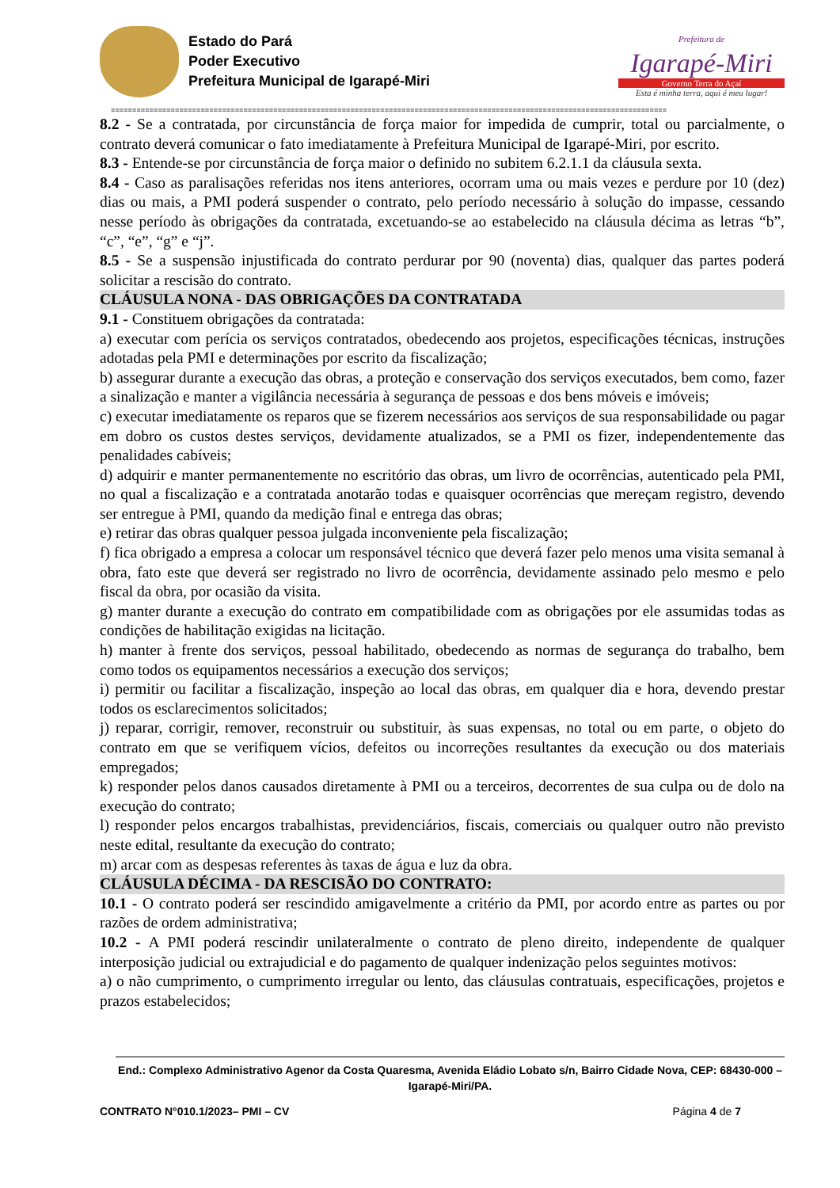Estado do Pará
Poder Executivo
Prefeitura Municipal de Igarapé-Miri
Prefeitura de
Igarapé-Miri
Governo Terra do Açaí
Esta é minha terra, aqui é meu lugar!
==================================================================================================================================
8.2 - Se a contratada, por circunstância de força maior for impedida de cumprir, total ou parcialmente, o contrato deverá comunicar o fato imediatamente à Prefeitura Municipal de Igarapé-Miri, por escrito.
8.3 - Entende-se por circunstância de força maior o definido no subitem 6.2.1.1 da cláusula sexta.
8.4 - Caso as paralisações referidas nos itens anteriores, ocorram uma ou mais vezes e perdure por 10 (dez) dias ou mais, a PMI poderá suspender o contrato, pelo período necessário à solução do impasse, cessando nesse período às obrigações da contratada, excetuando-se ao estabelecido na cláusula décima as letras “b”, “c”, “e”, “g” e “j”.
8.5 - Se a suspensão injustificada do contrato perdurar por 90 (noventa) dias, qualquer das partes poderá solicitar a rescisão do contrato.
CLÁUSULA NONA - DAS OBRIGAÇÕES DA CONTRATADA
9.1 - Constituem obrigações da contratada:
a) executar com perícia os serviços contratados, obedecendo aos projetos, especificações técnicas, instruções adotadas pela PMI e determinações por escrito da fiscalização;
b) assegurar durante a execução das obras, a proteção e conservação dos serviços executados, bem como, fazer a sinalização e manter a vigilância necessária à segurança de pessoas e dos bens móveis e imóveis;
c) executar imediatamente os reparos que se fizerem necessários aos serviços de sua responsabilidade ou pagar em dobro os custos destes serviços, devidamente atualizados, se a PMI os fizer, independentemente das penalidades cabíveis;
d) adquirir e manter permanentemente no escritório das obras, um livro de ocorrências, autenticado pela PMI, no qual a fiscalização e a contratada anotarão todas e quaisquer ocorrências que mereçam registro, devendo ser entregue à PMI, quando da medição final e entrega das obras;
e) retirar das obras qualquer pessoa julgada inconveniente pela fiscalização;
f) fica obrigado a empresa a colocar um responsável técnico que deverá fazer pelo menos uma visita semanal à obra, fato este que deverá ser registrado no livro de ocorrência, devidamente assinado pelo mesmo e pelo fiscal da obra, por ocasião da visita.
g) manter durante a execução do contrato em compatibilidade com as obrigações por ele assumidas todas as condições de habilitação exigidas na licitação.
h) manter à frente dos serviços, pessoal habilitado, obedecendo as normas de segurança do trabalho, bem como todos os equipamentos necessários a execução dos serviços;
i) permitir ou facilitar a fiscalização, inspeção ao local das obras, em qualquer dia e hora, devendo prestar todos os esclarecimentos solicitados;
j) reparar, corrigir, remover, reconstruir ou substituir, às suas expensas, no total ou em parte, o objeto do contrato em que se verifiquem vícios, defeitos ou incorreções resultantes da execução ou dos materiais empregados;
k) responder pelos danos causados diretamente à PMI ou a terceiros, decorrentes de sua culpa ou de dolo na execução do contrato;
l) responder pelos encargos trabalhistas, previdenciários, fiscais, comerciais ou qualquer outro não previsto neste edital, resultante da execução do contrato;
m) arcar com as despesas referentes às taxas de água e luz da obra.
CLÁUSULA DÉCIMA - DA RESCISÃO DO CONTRATO:
10.1 - O contrato poderá ser rescindido amigavelmente a critério da PMI, por acordo entre as partes ou por razões de ordem administrativa;
10.2 - A PMI poderá rescindir unilateralmente o contrato de pleno direito, independente de qualquer interposição judicial ou extrajudicial e do pagamento de qualquer indenização pelos seguintes motivos:
a) o não cumprimento, o cumprimento irregular ou lento, das cláusulas contratuais, especificações, projetos e prazos estabelecidos;
End.: Complexo Administrativo Agenor da Costa Quaresma, Avenida Eládio Lobato s/n, Bairro Cidade Nova, CEP: 68430-000 – Igarapé-Miri/PA.
CONTRATO N°010.1/2023– PMI – CV Página 4 de 7